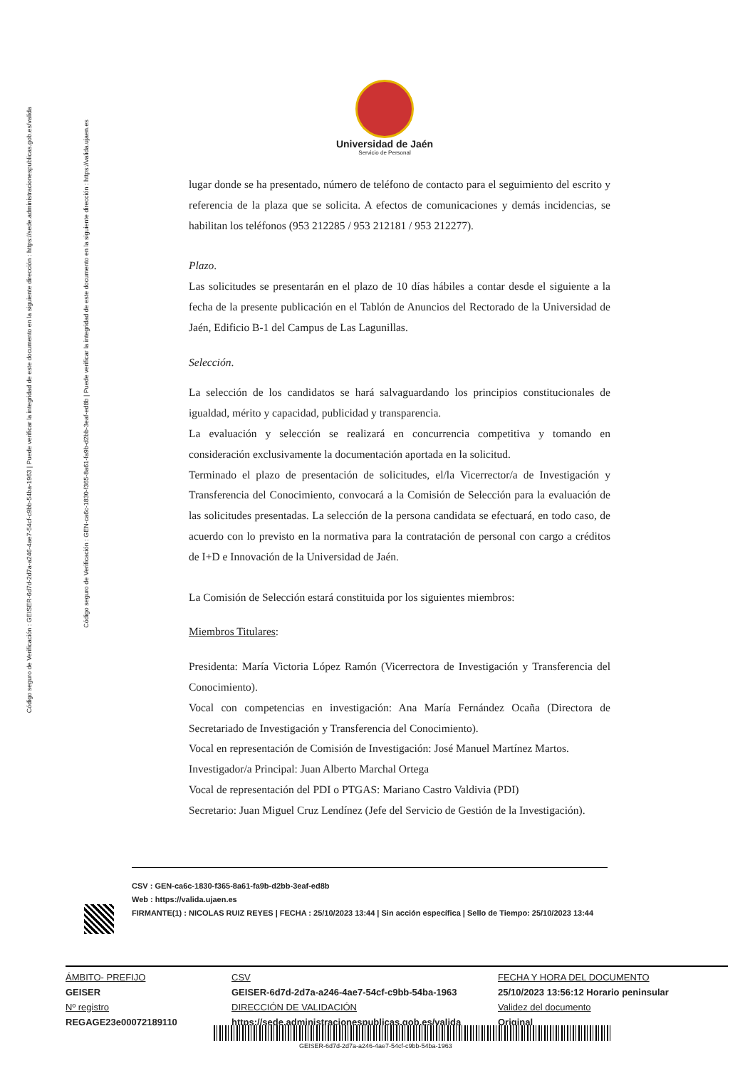Código seguro de Verificación : GEISER-6d7d-2d7a-a246-4ae7-54cf-c9bb-54ba-1963 | Puede verificar la integridad de este documento en la siguiente dirección : https://sede.administracionespublicas.gob.es/valida
Código seguro de Verificación : GEN-ca6c-1830-f365-8a61-fa9b-d2bb-3eaf-ed8b | Puede verificar la integridad de este documento en la siguiente dirección : https://valida.ujaen.es
Universidad de Jaén
Servicio de Personal
lugar donde se ha presentado, número de teléfono de contacto para el seguimiento del escrito y referencia de la plaza que se solicita. A efectos de comunicaciones y demás incidencias, se habilitan los teléfonos (953 212285 / 953 212181 / 953 212277).
Plazo.
Las solicitudes se presentarán en el plazo de 10 días hábiles a contar desde el siguiente a la fecha de la presente publicación en el Tablón de Anuncios del Rectorado de la Universidad de Jaén, Edificio B-1 del Campus de Las Lagunillas.
Selección.
La selección de los candidatos se hará salvaguardando los principios constitucionales de igualdad, mérito y capacidad, publicidad y transparencia.
La evaluación y selección se realizará en concurrencia competitiva y tomando en consideración exclusivamente la documentación aportada en la solicitud.
Terminado el plazo de presentación de solicitudes, el/la Vicerrector/a de Investigación y Transferencia del Conocimiento, convocará a la Comisión de Selección para la evaluación de las solicitudes presentadas. La selección de la persona candidata se efectuará, en todo caso, de acuerdo con lo previsto en la normativa para la contratación de personal con cargo a créditos de I+D e Innovación de la Universidad de Jaén.
La Comisión de Selección estará constituida por los siguientes miembros:
Miembros Titulares:
Presidenta: María Victoria López Ramón (Vicerrectora de Investigación y Transferencia del Conocimiento).
Vocal con competencias en investigación: Ana María Fernández Ocaña (Directora de Secretariado de Investigación y Transferencia del Conocimiento).
Vocal en representación de Comisión de Investigación: José Manuel Martínez Martos.
Investigador/a Principal: Juan Alberto Marchal Ortega
Vocal de representación del PDI o PTGAS: Mariano Castro Valdivia (PDI)
Secretario: Juan Miguel Cruz Lendínez (Jefe del Servicio de Gestión de la Investigación).
CSV : GEN-ca6c-1830-f365-8a61-fa9b-d2bb-3eaf-ed8b
Web : https://valida.ujaen.es
FIRMANTE(1) : NICOLAS RUIZ REYES | FECHA : 25/10/2023 13:44 | Sin acción específica | Sello de Tiempo: 25/10/2023 13:44
ÁMBITO- PREFIJO
GEISER
Nº registro
REGAGE23e00072189110
CSV
GEISER-6d7d-2d7a-a246-4ae7-54cf-c9bb-54ba-1963
DIRECCIÓN DE VALIDACIÓN
https://sede.administracionespublicas.gob.es/valida
FECHA Y HORA DEL DOCUMENTO
25/10/2023 13:56:12 Horario peninsular
Validez del documento
Original
GEISER-6d7d-2d7a-a246-4ae7-54cf-c9bb-54ba-1963